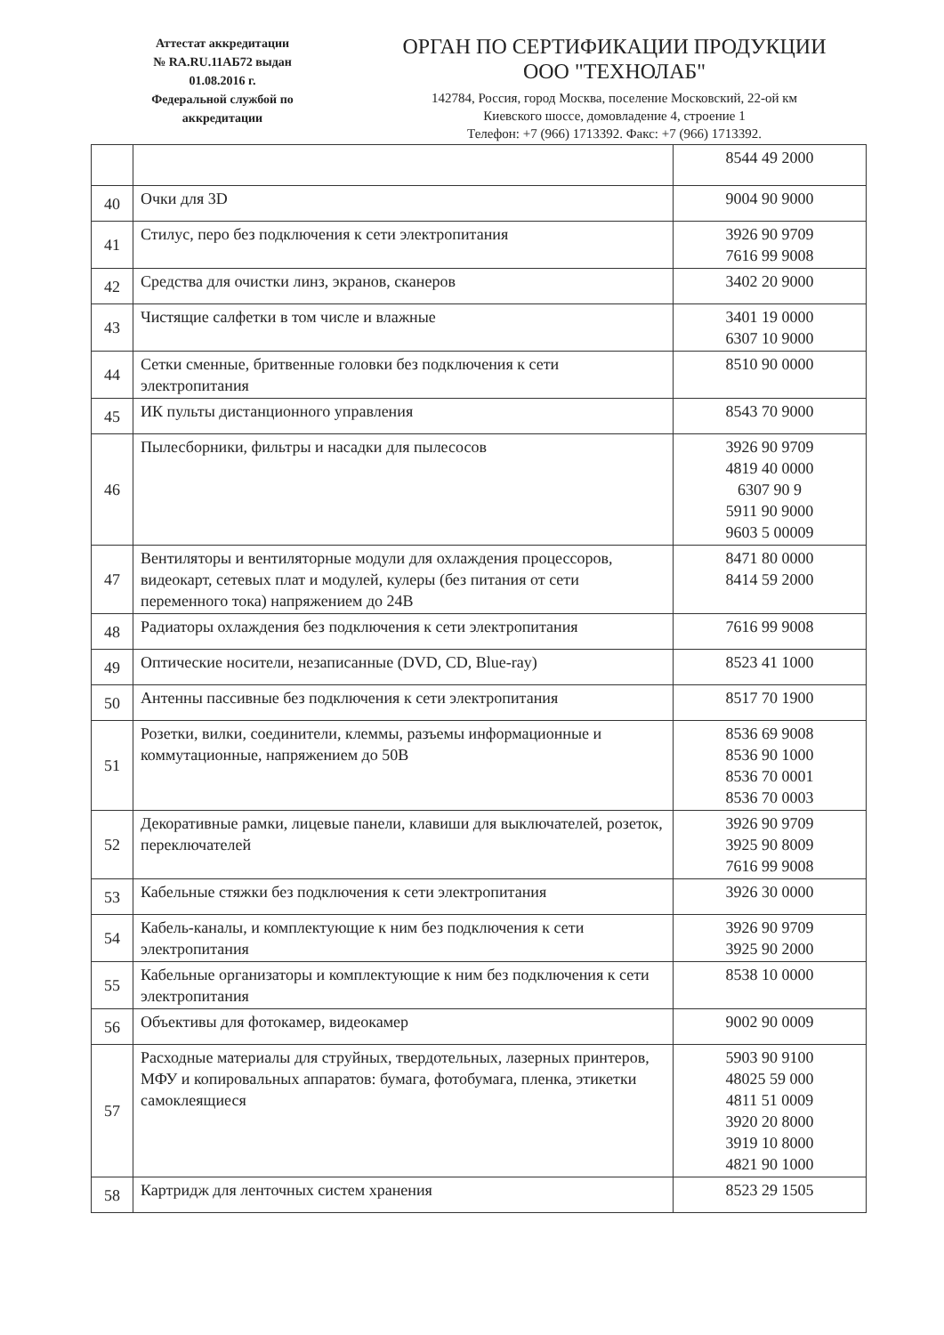Аттестат аккредитации
№ RA.RU.11АБ72 выдан
01.08.2016 г.
Федеральной службой по
аккредитации
ОРГАН ПО СЕРТИФИКАЦИИ ПРОДУКЦИИ
ООО "ТЕХНОЛАБ"
142784, Россия, город Москва, поселение Московский, 22-ой км
Киевского шоссе, домовладение 4, строение 1
Телефон: +7 (966) 1713392. Факс: +7 (966) 1713392.
| | | 8544 49 2000 |
| 40 | Очки для 3D | 9004 90 9000 |
| 41 | Стилус, перо без подключения к сети электропитания | 3926 90 9709 7616 99 9008 |
| 42 | Средства для очистки линз, экранов, сканеров | 3402 20 9000 |
| 43 | Чистящие салфетки в том числе и влажные | 3401 19 0000 6307 10 9000 |
| 44 | Сетки сменные, бритвенные головки без подключения к сети электропитания | 8510 90 0000 |
| 45 | ИК пульты дистанционного управления | 8543 70 9000 |
| 46 | Пылесборники, фильтры и насадки для пылесосов | 3926 90 9709 4819 40 0000 6307 90 9 5911 90 9000 9603 5 00009 |
| 47 | Вентиляторы и вентиляторные модули для охлаждения процессоров, видеокарт, сетевых плат и модулей, кулеры (без питания от сети переменного тока) напряжением до 24В | 8471 80 0000 8414 59 2000 |
| 48 | Радиаторы охлаждения без подключения к сети электропитания | 7616 99 9008 |
| 49 | Оптические носители, незаписанные (DVD, CD, Blue-ray) | 8523 41 1000 |
| 50 | Антенны пассивные без подключения к сети электропитания | 8517 70 1900 |
| 51 | Розетки, вилки, соединители, клеммы, разъемы информационные и коммутационные, напряжением до 50В | 8536 69 9008 8536 90 1000 8536 70 0001 8536 70 0003 |
| 52 | Декоративные рамки, лицевые панели, клавиши для выключателей, розеток, переключателей | 3926 90 9709 3925 90 8009 7616 99 9008 |
| 53 | Кабельные стяжки без подключения к сети электропитания | 3926 30 0000 |
| 54 | Кабель-каналы, и комплектующие к ним без подключения к сети электропитания | 3926 90 9709 3925 90 2000 |
| 55 | Кабельные организаторы и комплектующие к ним без подключения к сети электропитания | 8538 10 0000 |
| 56 | Объективы для фотокамер, видеокамер | 9002 90 0009 |
| 57 | Расходные материалы для струйных, твердотельных, лазерных принтеров, МФУ и копировальных аппаратов: бумага, фотобумага, пленка, этикетки самоклеящиеся | 5903 90 9100 48025 59 000 4811 51 0009 3920 20 8000 3919 10 8000 4821 90 1000 |
| 58 | Картридж для ленточных систем хранения | 8523 29 1505 |